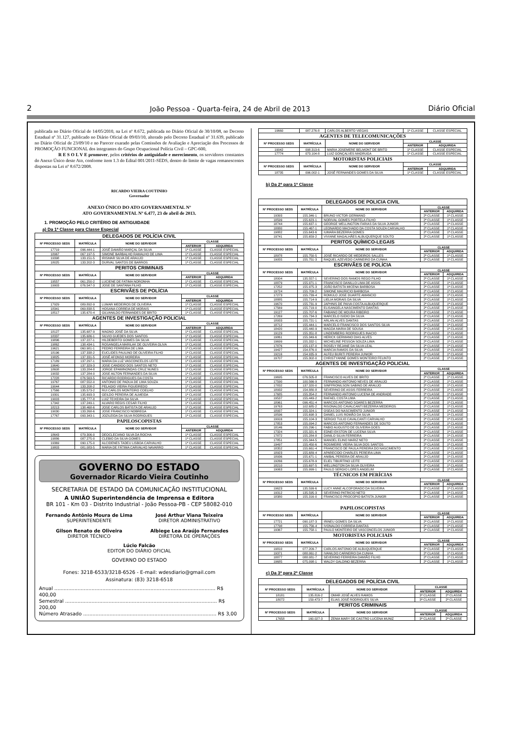2 João Pessoa - Quarta-feira, 24 de Abril de 2013 Diário Oficial
publicada no Diário Oficial de 14/05/2010, na Lei nº 8.672, publicada no Diário Oficial de 30/10/08, no Decreto Estadual nº 31.127, publicado no Diário Oficial de 09/03/10, alterado pelo Decreto Estadual nº 31.639, publicado no Diário Oficial de 23/09/10 e no Parecer exarado pelas Comissões de Avaliação e Apreciação dos Processos de PROMOÇÃO FUNCIONAL dos integrantes do Grupo Ocupacional Polícia Civil – GPC-600,
R E S O L V E promover, pelos critérios de antiguidade e merecimento, os servidores constantes do Anexo Único deste Ato, conforme item 1.3 do Edital 001/2011-SEDS, dentro do limite de vagas remanescentes dispostas na Lei nº 8.672/2008.
RICARDO VIEIRA COUTINHO
Governador
ANEXO ÚNICO DO ATO GOVERNAMENTAL Nº
ATO GOVERNAMENTAL Nº 6.477, 23 de abril de 2013.
1. PROMOÇÃO PELO CRITÉRIO DE ANTIGUIDADE
a) Da 1ª Classe para Classe Especial
| DELEGADOS DE POLÍCIA CIVIL | | | | |
| Nº PROCESSO SEDS | MATRÍCULA | NOME DO SERVIDOR | CLASSE | |
| | | | ANTERIOR | ADQUIRIDA |
| 17719 | 096.444-1 | JOSÉ DAMIÃO MARÇAL DA SILVA | 1ª CLASSE | CLASSE ESPECIAL |
| 18967 | 067.197-5 | SIMONE BARBALHO RAMALHO DE LIMA | 1ª CLASSE | CLASSE ESPECIAL |
| 19398 | 133.151-5 | IRISMAR SILVA DE ARAUJO | 1ª CLASSE | CLASSE ESPECIAL |
| 18025 | 133.202-3 | DURVAL SANTOS DE BARROS | 1ª CLASSE | CLASSE ESPECIAL |
| PERITOS CRIMINAIS | | | | |
| Nº PROCESSO SEDS | MATRÍCULA | NOME DO SERVIDOR | CLASSE | |
| | | | ANTERIOR | ADQUIRIDA |
| 19557 | 061.250-2 | LUCIENE DE FATIMA NORONHA | 1ª CLASSE | CLASSE ESPECIAL |
| 19903 | 076.547-3 | JOSE DE SANTANA FILHO | 1ª CLASSE | CLASSE ESPECIAL |
| ESCRIVÃES DE POLÍCIA | | | | |
| Nº PROCESSO SEDS | MATRÍCULA | NOME DO SERVIDOR | CLASSE | |
| | | | ANTERIOR | ADQUIRIDA |
| 17929 | 089.892-9 | LUMAR MEDEIROS DE OLIVEIRA | 1ª CLASSE | CLASSE ESPECIAL |
| 18341 | 069.838-5 | HOSANA CORREIA DE MORAIS | 1ª CLASSE | CLASSE ESPECIAL |
| 18517 | 135.670-4 | GILVANILDO FERNANDES DE BRITO | 1ª CLASSE | CLASSE ESPECIAL |
| AGENTES DE INVESTIGAÇÃO POLICIAL | | | | |
| Nº PROCESSO SEDS | MATRÍCULA | NOME DO SERVIDOR | CLASSE | |
| | | | ANTERIOR | ADQUIRIDA |
| 18127 | 135.687-9 | MAGNO JOSÉ DA SILVA | 1ª CLASSE | CLASSE ESPECIAL |
| 18337 | 135.686-1 | SILVIO GUEDES DOS SANTOS | 1ª CLASSE | CLASSE ESPECIAL |
| 19896 | 137.227-1 | HILDEBERTO GOMES DA SILVA | 1ª CLASSE | CLASSE ESPECIAL |
| 19862 | 138.434-1 | ROSANGELA MARILAK DE OLIVEIRA OLIVA | 1ª CLASSE | CLASSE ESPECIAL |
| 19621 | 060.981-1 | PEDRO FERREIRA DE LIMA | 1ª CLASSE | CLASSE ESPECIAL |
| 18196 | 137.338-2 | EUCLIDES PAULINO DE OLIVEIRA FILHO | 1ª CLASSE | CLASSE ESPECIAL |
| 19825 | 137.331-5 | JOSÉ AFONSO MOREIRA | 1ª CLASSE | CLASSE ESPECIAL |
| 17189 | 137.297-1 | MARIA DA LUZ VASCONCELOS LEITE | 1ª CLASSE | CLASSE ESPECIAL |
| 19640 | 137.329-3 | JOSE CANDIDO DOS SANTOS NETO | 1ª CLASSE | CLASSE ESPECIAL |
| 18608 | 133.284-8 | JORGE EPAMINONDAS CRUZ NUNES | 1ª CLASSE | CLASSE ESPECIAL |
| 19032 | 137.284-0 | JOSE AILTON FERNANDES DA SILVA | 1ª CLASSE | CLASSE ESPECIAL |
| 17228 | 076.563-5 | RICARDO RODRIGUES DA COSTA | 1ª CLASSE | CLASSE ESPECIAL |
| 19767 | 087.552-0 | ANTONIO DE PADUA DE LIMA SOUZA | 1ª CLASSE | CLASSE ESPECIAL |
| 19044 | 133.208-2 | PELAGIO VIEIRA FIGUEIREDO | 1ª CLASSE | CLASSE ESPECIAL |
| 17566 | 135.573-2 | RUI CARLOS MONTEIRO COELHO | 1ª CLASSE | CLASSE ESPECIAL |
| 19301 | 135.693-3 | GEILDO PEREIRA DE ALMEIDA | 1ª CLASSE | CLASSE ESPECIAL |
| 19003 | 135.777-8 | LUIZ TEIXEIRA DA SILVA | 1ª CLASSE | CLASSE ESPECIAL |
| 17342 | 137.249-1 | ALVARO REGIS CESAR FILHO | 1ª CLASSE | CLASSE ESPECIAL |
| 18213 | 138.468-6 | JOSE CARLOS BATISTA DE ARAUJO | 1ª CLASSE | CLASSE ESPECIAL |
| 19030 | 133.268-6 | JOSE FRANCISCO NOBREGA | 1ª CLASSE | CLASSE ESPECIAL |
| 17767 | 093.343-1 | JOZILEIDA DA SILVA RODRIGUES | 1ª CLASSE | CLASSE ESPECIAL |
| PAPILOSCOPISTAS | | | | |
| Nº PROCESSO SEDS | MATRÍCULA | NOME DO SERVIDOR | CLASSE | |
| | | | ANTERIOR | ADQUIRIDA |
| 18643 | 079.306-0 | DEOCLECIANO SILVA DA ROCHA | 1ª CLASSE | CLASSE ESPECIAL |
| 19886 | 087.275-0 | CLEBIO DA SILVA GOMES | 1ª CLASSE | CLASSE ESPECIAL |
| 19369 | 090.175-0 | ALCIDENES TADEU LISBOA CARVALHO | 1ª CLASSE | CLASSE ESPECIAL |
| 19803 | 081.083-5 | MARIA DE FÁTIMA CARVALHO NAVARRO | 1ª CLASSE | CLASSE ESPECIAL |
GOVERNO DO ESTADO
Governador Ricardo Vieira Coutinho
SECRETARIA DE ESTADO DA COMUNICAÇÃO INSTITUCIONAL
A UNIÃO Superintendência de Imprensa e Editora
BR 101 - Km 03 - Distrito Industrial - João Pessoa-PB - CEP 58082-010
Fernando Antônio Moura de Lima
SUPERINTENDENTE
José Arthur Viana Teixeira
DIRETOR ADMINISTRATIVO
Gilson Renato de Oliveira
DIRETOR TÉCNICO
Albiege Lea Araújo Fernandes
DIRETORA DE OPERAÇÕES
Lúcio Falcão
EDITOR DO DIÁRIO OFICIAL
GOVERNO DO ESTADO
Fones: 3218-6533/3218-6526 - E-mail: wdesdiario@gmail.com
Assinatura: (83) 3218-6518
Anual ........................................................................................................ R$ 400,00
Semestral .................................................................................................. R$ 200,00
Número Atrasado ...................................................................................... R$ 3,00
| 19660 | 087.276-8 | CARLOS ALBERTO VIEGAS | 1ª CLASSE | CLASSE ESPECIAL |
| AGENTES DE TELECOMUNICAÇÕES | | | | |
| Nº PROCESSO SEDS | MATRÍCULA | NOME DO SERVIDOR | CLASSE | |
| | | | ANTERIOR | ADQUIRIDA |
| 19042 | 098.313-6 | MARIA JOSEMERE BELMONT DE BRITO | 1ª CLASSE | CLASSE ESPECIAL |
| 17774 | 073.104-8 | LUIZ GONÇALVES MADRUGA | 1ª CLASSE | CLASSE ESPECIAL |
| MOTORISTAS POLICIAIS | | | | |
| Nº PROCESSO SEDS | MATRÍCULA | NOME DO SERVIDOR | CLASSE | |
| | | | ANTERIOR | ADQUIRIDA |
| 18735 | 096.002-1 | JOSÉ FERNANDES GOMES DA SILVA | 1ª CLASSE | CLASSE ESPECIAL |
b) Da 2ª para 1ª Classe
| DELEGADOS DE POLICIA CIVIL | | | | |
| Nº PROCESSO SEDS | MATRÍCULA | NOME DO SERVIDOR | CLASSE | |
| | | | ANTERIOR | ADQUIRIDA |
| 19393 | 155.346-1 | BRUNO VICTOR GERMANO | 2ª CLASSE | 1ª CLASSE |
| 18599 | 155.623-1 | NORIVAL GOMES PORTELA FILHO | 2ª CLASSE | 1ª CLASSE |
| 18744 | 155.637-1 | GEORGE WELLINGTON FARIAS DA SILVA JUNIOR | 2ª CLASSE | 1ª CLASSE |
| 18880 | 155.467-1 | LEONARDO MACHADO DA COSTA SOUZA CARVALHO | 2ª CLASSE | 1ª CLASSE |
| 19882 | 155.643-6 | IUMARA BEZERRA GOMES | 2ª CLASSE | 1ª CLASSE |
| 19741 | 155.659-2 | VIVIANE MAGALHÃES ALBUQUERQUE SOUTO | 2ª CLASSE | 1ª CLASSE |
| PERITOS QUÍMICO-LEGAIS | | | | |
| Nº PROCESSO SEDS | MATRÍCULA | NOME DO SERVIDOR | CLASSE | |
| | | | ANTERIOR | ADQUIRIDA |
| 18978 | 155.750-5 | JOSÉ RICARDO DE MEDEIROS SALLES | 2ª CLASSE | 1ª CLASSE |
| 19055 | 155.751-3 | RAQUEL AZEVEDO CARNEIRO DA CUNHA | 2ª CLASSE | 1ª CLASSE |
| ESCRIVÃES DE POLÍCIA | | | | |
| Nº PROCESSO SEDS | MATRÍCULA | NOME DO SERVIDOR | CLASSE | |
| | | | ANTERIOR | ADQUIRIDA |
| 18004 | 135.557-1 | SEVERINO DOS RAMOS REGO FILHO | 2ª CLASSE | 1ª CLASSE |
| 18879 | 155.971-1 | FRANCISCO DANILLO LIMA DE ASSIS | 2ª CLASSE | 1ª CLASSE |
| 17252 | 155.975-3 | JOÃO BATISTA MICENA BARBOSA | 2ª CLASSE | 1ª CLASSE |
| 19724 | 155.709-2 | SIMONE MAURICIO BARBOSA | 2ª CLASSE | 1ª CLASSE |
| 17273 | 155.739-4 | ROMULO JOSE DUARTE AMANCIO | 2ª CLASSE | 1ª CLASSE |
| 18885 | 155.714-9 | LIELIA MORAIS DA SILVA | 2ª CLASSE | 1ª CLASSE |
| 19670 | 155.731-9 | JAPHNIS DE PAIVA COSTA ALBUQUERQUE | 2ª CLASSE | 1ª CLASSE |
| 17569 | 155.719-0 | ELISANGELA NASCIMENTO DANTAS | 2ª CLASSE | 1ª CLASSE |
| 19127 | 155.707-6 | FABIANO DE MOURA RIBEIRO | 2ª CLASSE | 1ª CLASSE |
| 17269 | 155.734-3 | MARCELO ISIDIO DA SILVA | 2ª CLASSE | 1ª CLASSE |
| 18933 | 155.721-1 | ARLAN ALVES DANTAS | 2ª CLASSE | 1ª CLASSE |
| 18712 | 155.444-1 | MARCELO FRANCISCO DOS SANTOS SILVA | 2ª CLASSE | 1ª CLASSE |
| 18420 | 155.440-9 | MAGDA MARIA DE SOUSA | 2ª CLASSE | 1ª CLASSE |
| 19129 | 155.351-8 | LINDEMBERG RODRIGUES INACIO | 2ª CLASSE | 1ª CLASSE |
| 19861 | 155.349-6 | HERICK GERMANO DIAS ALVES | 2ª CLASSE | 1ª CLASSE |
| 19699 | 155.332-1 | MICHELINE PESSOA SOUZA LIMA | 2ª CLASSE | 1ª CLASSE |
| 17876 | 155.137-0 | ROSELY REJANE DA SILVA LEAL | 2ª CLASSE | 1ª CLASSE |
| 19427 | 154.876-0 | MARCIA RAMOS DA SILVA | 2ª CLASSE | 1ª CLASSE |
| 19216 | 154.935-9 | ALFEU BURITI PEREIRA JUNIOR | 2ª CLASSE | 1ª CLASSE |
| 19707 | 155.302-0 | CHRISTYANNE GOMES MONTEIRO FELINTO | 2ª CLASSE | 1ª CLASSE |
| AGENTES DE INVESTIGAÇÃO POLICIAL | | | | |
| Nº PROCESSO SEDS | MATRÍCULA | NOME DO SERVIDOR | CLASSE | |
| | | | ANTERIOR | ADQUIRIDA |
| 19695 | 076.505-8 | FRANCISCO ALVES DE BRITO | 2ª CLASSE | 1ª CLASSE |
| 17590 | 100.566-9 | FERNANDO ANTONIO NEVES DE ARAUJO | 2ª CLASSE | 1ª CLASSE |
| 17832 | 137.320-0 | SINFFRONILSON SABINO DE ARAUJO | 2ª CLASSE | 1ª CLASSE |
| 18932 | 154.880-8 | SEVERINO DE ASSIS FERREIRA | 2ª CLASSE | 1ª CLASSE |
| 17685 | 155.354-2 | FERNANDO ANTONIO LUCENA DE ANDRADE | 2ª CLASSE | 1ª CLASSE |
| 19537 | 155.449-2 | RAFAEL COSTA LIMA | 2ª CLASSE | 1ª CLASSE |
| 18961 | 096.451-4 | MARCOS ANTONIO SOARES BEZERRA | 2ª CLASSE | 1ª CLASSE |
| 19763 | 102.685-2 | RISONALDO CAVALCANTI BEZERRA MEDEIROS | 2ª CLASSE | 1ª CLASSE |
| 18937 | 155.324-1 | OSEAS DO NASCIMENTO JUNIOR | 2ª CLASSE | 1ª CLASSE |
| 18596 | 155.698-3 | DANIEL LUIS ROMÃO DA SILVA | 2ª CLASSE | 1ª CLASSE |
| 19916 | 155.104-3 | SERGIO TULIO CAVALCANTI CARVALHO | 2ª CLASSE | 1ª CLASSE |
| 17853 | 155.094-2 | MARCOS ANTONIO FERNANDES DE SOUTO | 2ª CLASSE | 1ª CLASSE |
| 18146 | 155.296-1 | FABIO AUGUSTO DE OLIVEIRA GOES | 2ª CLASSE | 1ª CLASSE |
| 17324 | 155.321-6 | EDNEI EKSTON DE LUCENA SILVA | 2ª CLASSE | 1ª CLASSE |
| 17872 | 155.284-8 | DANILO SILVA FERREIRA | 2ª CLASSE | 1ª CLASSE |
| 17851 | 155.344-5 | MANOEL ELINO MARIZ NETO | 2ª CLASSE | 1ª CLASSE |
| 19497 | 155.450-6 | ROSIMEIRE VIEIRA SILVA DOS SANTOS | 2ª CLASSE | 1ª CLASSE |
| 18352 | 155.661-4 | FRANCISCO DE PAULA PEREIRA DO NASCIMENTO | 2ª CLASSE | 1ª CLASSE |
| 18923 | 155.689-4 | APARECIDO CHARLES PEREIRA LIMA | 2ª CLASSE | 1ª CLASSE |
| 18936 | 155.671-1 | ANIBAL PEREIRA DE ARAUJO | 2ª CLASSE | 1ª CLASSE |
| 19266 | 155.678-9 | ELIEL TIBURTINO LEITE | 2ª CLASSE | 1ª CLASSE |
| 18210 | 155.697-5 | WELLINGTON DA SILVA OLIVEIRA | 2ª CLASSE | 1ª CLASSE |
| 19063 | 155.999-1 | PAULO SERGIO LOPES ANGELIM | 2ª CLASSE | 1ª CLASSE |
| TÉCNICOS EM PERÍCIAS | | | | |
| Nº PROCESSO SEDS | MATRÍCULA | NOME DO SERVIDOR | CLASSE | |
| | | | ANTERIOR | ADQUIRIDA |
| 19623 | 135.599-6 | LUCY ANNE ALCOFORADO DA SILVEIRA | 2ª CLASSE | 1ª CLASSE |
| 19312 | 135.595-3 | SEVERINO PATRICIO NETO | 2ª CLASSE | 1ª CLASSE |
| 18380 | 155.316-0 | FRANCISCO PROCOPIO BATISTA JUNIOR | 2ª CLASSE | 1ª CLASSE |
| PAPILOSCOPISTAS | | | | |
| Nº PROCESSO SEDS | MATRÍCULA | NOME DO SERVIDOR | CLASSE | |
| | | | ANTERIOR | ADQUIRIDA |
| 17721 | 090.187-3 | IRINEU GOMES DA SILVA | 2ª CLASSE | 1ª CLASSE |
| 17798 | 155.756-4 | IVONALDO CORREIA DANTAS | 2ª CLASSE | 1ª CLASSE |
| 19367 | 155.758-1 | PAULO MONTEIRO DE VASCONCELOS JUNIOR | 2ª CLASSE | 1ª CLASSE |
| MOTORISTAS POLICIAIS | | | | |
| Nº PROCESSO SEDS | MATRÍCULA | NOME DO SERVIDOR | CLASSE | |
| | | | ANTERIOR | ADQUIRIDA |
| 19810 | 077.209-7 | CARLOS ANTONIO DE ALBUQUERQUE | 2ª CLASSE | 1ª CLASSE |
| 19371 | 088.061-2 | IVANILDO CARNEIRO DA CUNHA | 2ª CLASSE | 1ª CLASSE |
| 18877 | 088.081-7 | SEVERINO FERREIRA DAMIÃO FILHO | 2ª CLASSE | 1ª CLASSE |
| 19685 | 075.098-1 | WALDY GALDINO BEZERRA | 2ª CLASSE | 1ª CLASSE |
c) Da 3ª para 2ª Classe
| DELEGADOS DE POLÍCIA CIVIL | | | | |
| Nº PROCESSO SEDS | MATRÍCULA | NOME DO SERVIDOR | CLASSE | |
| | | | ANTERIOR | ADQUIRIDA |
| 18181 | 135.816-2 | OMAR JOSÉ ALVES RAMOS | 3ª CLASSE | 2ª CLASSE |
| 18072 | 159.473-7 | ELIAS JOSÉ RODRIGUES SILVA | 3ª CLASSE | 2ª CLASSE |
| PERITOS CRIMINAIS | | | | |
| Nº PROCESSO SEDS | MATRÍCULA | NOME DO SERVIDOR | CLASSE | |
| | | | ANTERIOR | ADQUIRIDA |
| 17658 | 160.027-3 | ZENIA MARY DE CASTRO LUCENA MUNIZ | 3ª CLASSE | 2ª CLASSE |